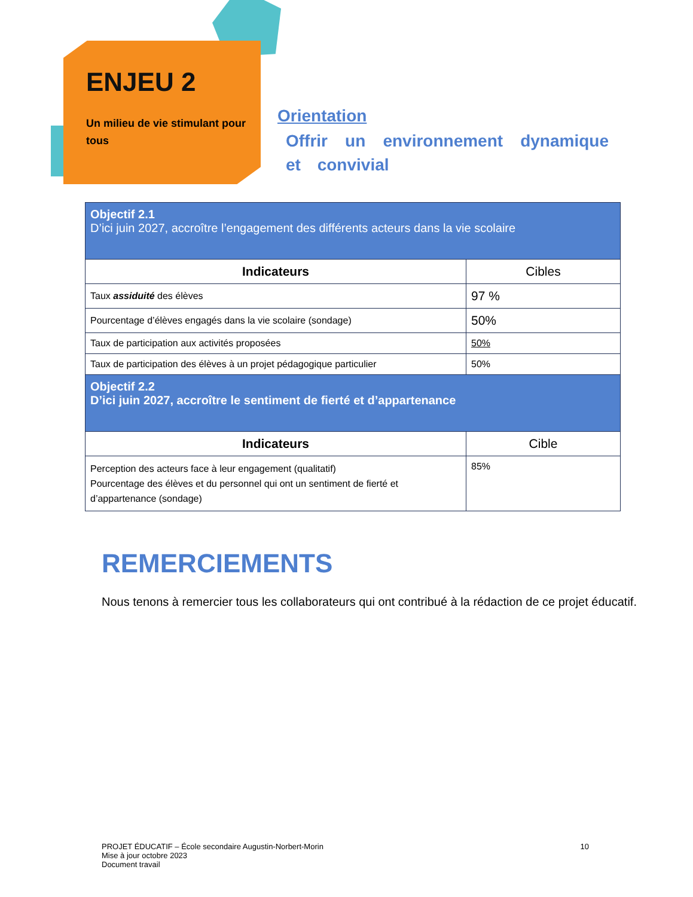ENJEU 2
Un milieu de vie stimulant pour tous
Orientation
Offrir un environnement dynamique et convivial
| Objectif 2.1 D’ici juin 2027, accroître l’engagement des différents acteurs dans la vie scolaire | |
| Indicateurs | Cibles |
| Taux assiduité des élèves | 97 % |
| Pourcentage d’élèves engagés dans la vie scolaire (sondage) | 50% |
| Taux de participation aux activités proposées | 50% |
| Taux de participation des élèves à un projet pédagogique particulier | 50% |
| Objectif 2.2 D’ici juin 2027, accroître le sentiment de fierté et d’appartenance | |
| Indicateurs | Cible |
| Perception des acteurs face à leur engagement (qualitatif) Pourcentage des élèves et du personnel qui ont un sentiment de fierté et d’appartenance (sondage) | 85% |
REMERCIEMENTS
Nous tenons à remercier tous les collaborateurs qui ont contribué à la rédaction de ce projet éducatif.
PROJET ÉDUCATIF – École secondaire Augustin-Norbert-Morin
Mise à jour octobre 2023
Document travail
10